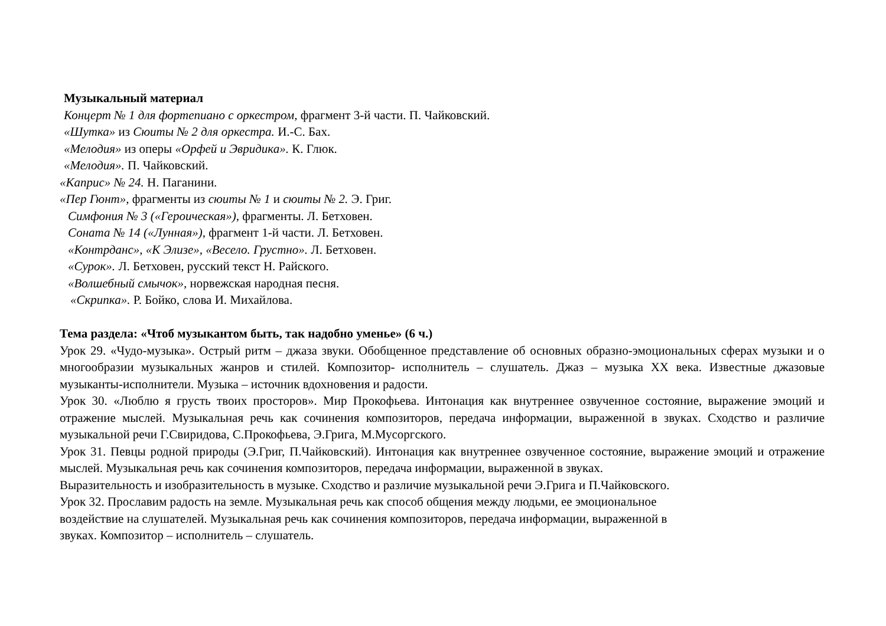Музыкальный материал
Концерт № 1 для фортепиано с оркестром, фрагмент 3-й части. П. Чайковский.
«Шутка» из Сюиты № 2 для оркестра. И.-С. Бах.
«Мелодия» из оперы «Орфей и Эвридика». К. Глюк.
«Мелодия». П. Чайковский.
«Каприс» № 24. Н. Паганини.
«Пер Гюнт», фрагменты из сюиты № 1 и сюиты № 2. Э. Григ.
Симфония № 3 («Героическая»), фрагменты. Л. Бетховен.
Соната № 14 («Лунная»), фрагмент 1-й части. Л. Бетховен.
«Контрданс», «К Элизе», «Весело. Грустно». Л. Бетховен.
«Сурок». Л. Бетховен, русский текст Н. Райского.
«Волшебный смычок», норвежская народная песня.
«Скрипка». Р. Бойко, слова И. Михайлова.
Тема раздела: «Чтоб музыкантом быть, так надобно уменье» (6 ч.)
Урок 29. «Чудо-музыка». Острый ритм – джаза звуки. Обобщенное представление об основных образно-эмоциональных сферах музыки и о многообразии музыкальных жанров и стилей. Композитор- исполнитель – слушатель. Джаз – музыка XX века. Известные джазовые музыканты-исполнители. Музыка – источник вдохновения и радости.
Урок 30. «Люблю я грусть твоих просторов». Мир Прокофьева. Интонация как внутреннее озвученное состояние, выражение эмоций и отражение мыслей. Музыкальная речь как сочинения композиторов, передача информации, выраженной в звуках. Сходство и различие музыкальной речи Г.Свиридова, С.Прокофьева, Э.Грига, М.Мусоргского.
Урок 31. Певцы родной природы (Э.Григ, П.Чайковский). Интонация как внутреннее озвученное состояние, выражение эмоций и отражение мыслей. Музыкальная речь как сочинения композиторов, передача информации, выраженной в звуках.
Выразительность и изобразительность в музыке. Сходство и различие музыкальной речи Э.Грига и П.Чайковского.
Урок 32. Прославим радость на земле. Музыкальная речь как способ общения между людьми, ее эмоциональное
воздействие на слушателей. Музыкальная речь как сочинения композиторов, передача информации, выраженной в
звуках. Композитор – исполнитель – слушатель.